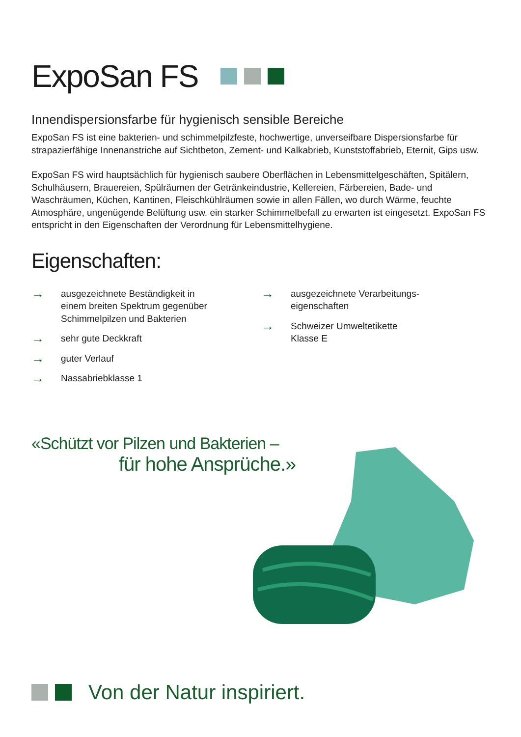ExpoSan FS
Innendispersionsfarbe für hygienisch sensible Bereiche
ExpoSan FS ist eine bakterien- und schimmelpilzfeste, hochwertige, unverseifbare Dispersionsfarbe für strapazierfähige Innenanstriche auf Sichtbeton, Zement- und Kalkabrieb, Kunststoffabrieb, Eternit, Gips usw.
ExpoSan FS wird hauptsächlich für hygienisch saubere Oberflächen in Lebensmittelgeschäften, Spitälern, Schulhäusern, Brauereien, Spülräumen der Getränkeindustrie, Kellereien, Färbereien, Bade- und Waschräumen, Küchen, Kantinen, Fleischkühlräumen sowie in allen Fällen, wo durch Wärme, feuchte Atmosphäre, ungenügende Belüftung usw. ein starker Schimmelbefall zu erwarten ist eingesetzt. ExpoSan FS entspricht in den Eigenschaften der Verordnung für Lebensmittelhygiene.
Eigenschaften:
→ ausgezeichnete Beständigkeit in
einem breiten Spektrum gegenüber
Schimmelpilzen und Bakterien
→ sehr gute Deckkraft
→ guter Verlauf
→ Nassabriebklasse 1
→ ausgezeichnete Verarbeitungs-
eigenschaften
→ Schweizer Umweltetikette
Klasse E
«Schützt vor Pilzen und Bakterien –
für hohe Ansprüche.»
Von der Natur inspiriert.